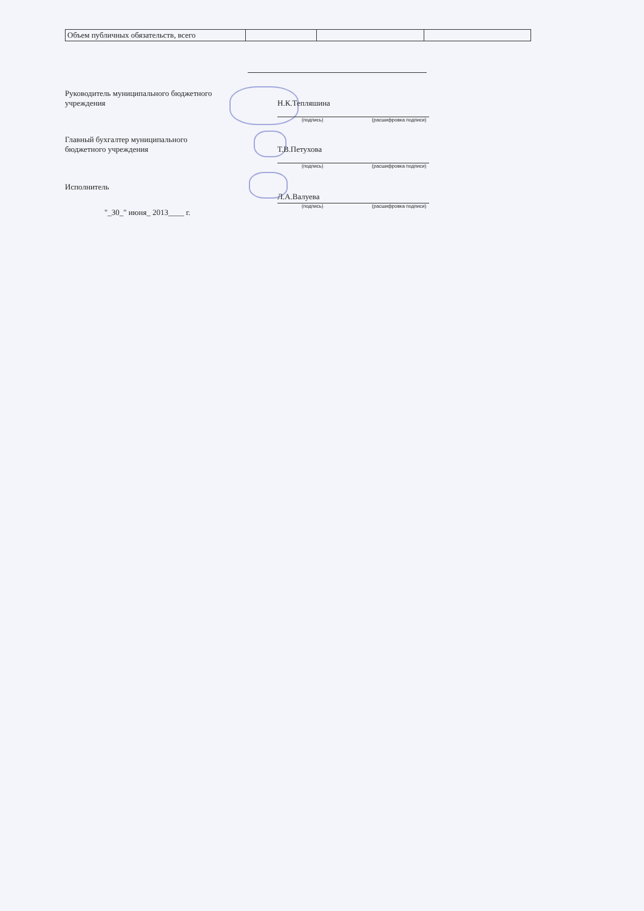| Объем публичных обязательств, всего | | | |
Руководитель муниципального бюджетного учреждения
Н.К.Тепляшина
(подпись) (расшифровка подписи)
Главный бухгалтер муниципального бюджетного учреждения
Т.В.Петухова
(подпись) (расшифровка подписи)
Исполнитель
Л.А.Валуева
(подпись) (расшифровка подписи)
"_30_" июня_ 2013____ г.